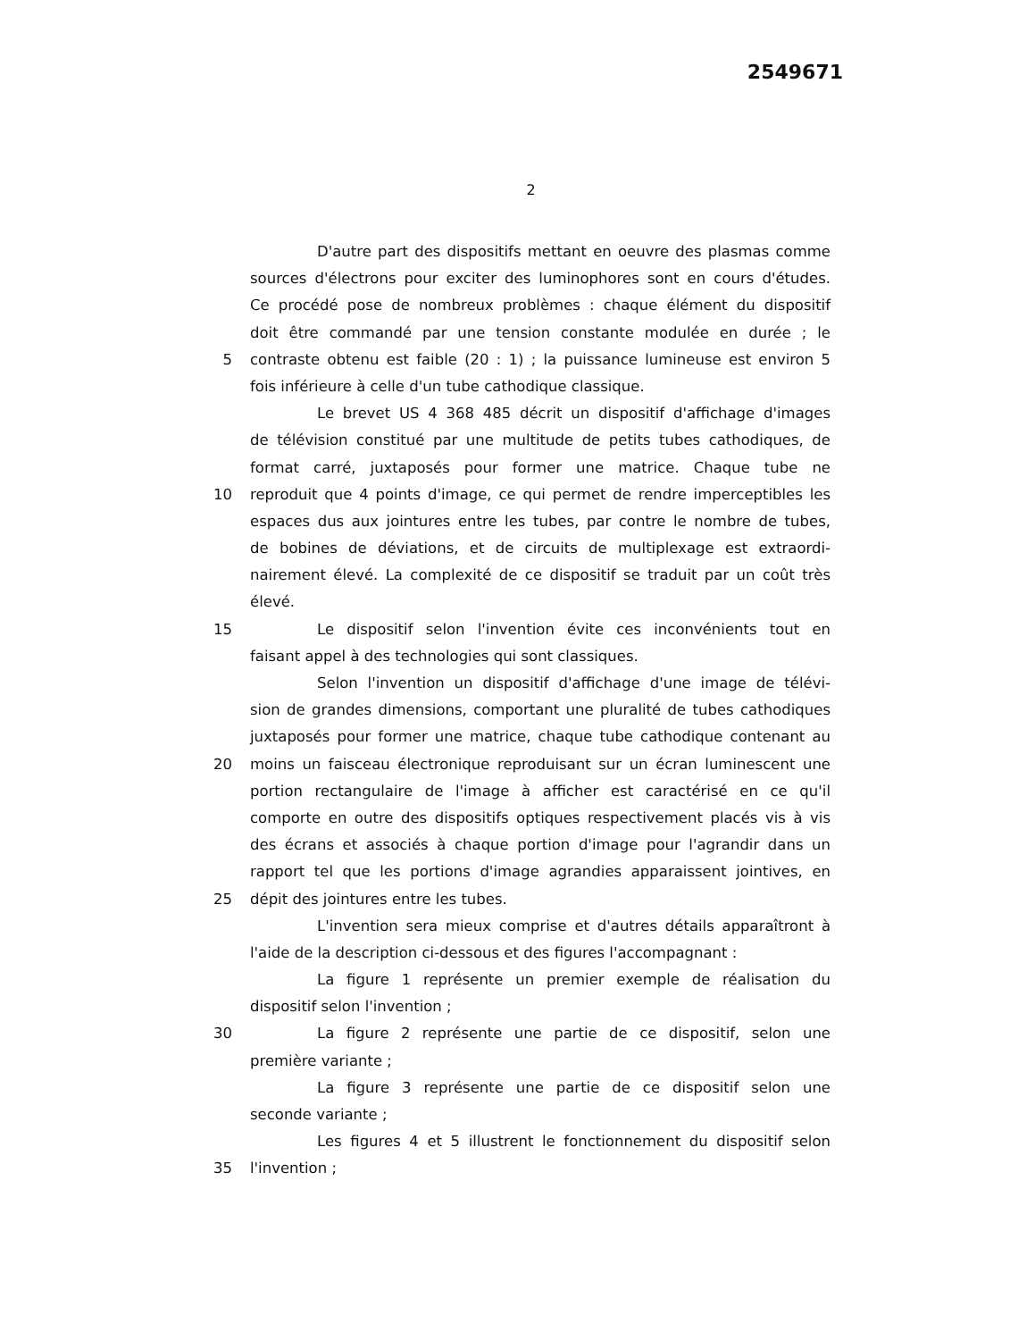2549671
2
D'autre part des dispositifs mettant en oeuvre des plasmas comme
sources d'électrons pour exciter des luminophores sont en cours d'études.
Ce procédé pose de nombreux problèmes : chaque élément du dispositif
doit être commandé par une tension constante modulée en durée ; le
5 contraste obtenu est faible (20 : 1) ; la puissance lumineuse est environ 5
fois inférieure à celle d'un tube cathodique classique.
Le brevet US 4 368 485 décrit un dispositif d'affichage d'images
de télévision constitué par une multitude de petits tubes cathodiques, de
format carré, juxtaposés pour former une matrice. Chaque tube ne
10 reproduit que 4 points d'image, ce qui permet de rendre imperceptibles les
espaces dus aux jointures entre les tubes, par contre le nombre de tubes,
de bobines de déviations, et de circuits de multiplexage est extraordi-
nairement élevé. La complexité de ce dispositif se traduit par un coût très
élevé.
15 Le dispositif selon l'invention évite ces inconvénients tout en
faisant appel à des technologies qui sont classiques.
Selon l'invention un dispositif d'affichage d'une image de télévi-
sion de grandes dimensions, comportant une pluralité de tubes cathodiques
juxtaposés pour former une matrice, chaque tube cathodique contenant au
20 moins un faisceau électronique reproduisant sur un écran luminescent une
portion rectangulaire de l'image à afficher est caractérisé en ce qu'il
comporte en outre des dispositifs optiques respectivement placés vis à vis
des écrans et associés à chaque portion d'image pour l'agrandir dans un
rapport tel que les portions d'image agrandies apparaissent jointives, en
25 dépit des jointures entre les tubes.
L'invention sera mieux comprise et d'autres détails apparaîtront à
l'aide de la description ci-dessous et des figures l'accompagnant :
La figure 1 représente un premier exemple de réalisation du
dispositif selon l'invention ;
30 La figure 2 représente une partie de ce dispositif, selon une
première variante ;
La figure 3 représente une partie de ce dispositif selon une
seconde variante ;
Les figures 4 et 5 illustrent le fonctionnement du dispositif selon
35 l'invention ;